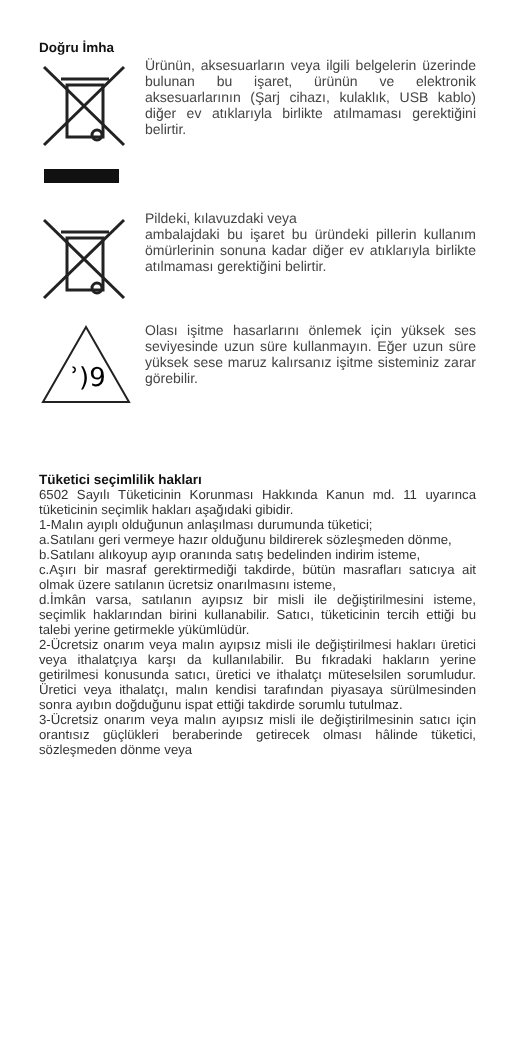Doğru İmha
Ürünün, aksesuarların veya ilgili belgelerin üzerinde bulunan bu işaret, ürünün ve elektronik aksesuarlarının (Şarj cihazı, kulaklık, USB kablo) diğer ev atıklarıyla birlikte atılmaması gerektiğini belirtir.
Pildeki, kılavuzdaki veya
ambalajdaki bu işaret bu üründeki pillerin kullanım ömürlerinin sonuna kadar diğer ev atıklarıyla birlikte atılmaması gerektiğini belirtir.
ʾ)9
Olası işitme hasarlarını önlemek için yüksek ses seviyesinde uzun süre kullanmayın. Eğer uzun süre yüksek sese maruz kalırsanız işitme sisteminiz zarar görebilir.
Tüketici seçimlilik hakları
6502 Sayılı Tüketicinin Korunması Hakkında Kanun md. 11 uyarınca tüketicinin seçimlik hakları aşağıdaki gibidir.
1-Malın ayıplı olduğunun anlaşılması durumunda tüketici;
a.Satılanı geri vermeye hazır olduğunu bildirerek sözleşmeden dönme,
b.Satılanı alıkoyup ayıp oranında satış bedelinden indirim isteme,
c.Aşırı bir masraf gerektirmediği takdirde, bütün masrafları satıcıya ait olmak üzere satılanın ücretsiz onarılmasını isteme,
d.İmkân varsa, satılanın ayıpsız bir misli ile değiştirilmesini isteme, seçimlik haklarından birini kullanabilir. Satıcı, tüketicinin tercih ettiği bu talebi yerine getirmekle yükümlüdür.
2-Ücretsiz onarım veya malın ayıpsız misli ile değiştirilmesi hakları üretici veya ithalatçıya karşı da kullanılabilir. Bu fıkradaki hakların yerine getirilmesi konusunda satıcı, üretici ve ithalatçı müteselsilen sorumludur. Üretici veya ithalatçı, malın kendisi tarafından piyasaya sürülmesinden sonra ayıbın doğduğunu ispat ettiği takdirde sorumlu tutulmaz.
3-Ücretsiz onarım veya malın ayıpsız misli ile değiştirilmesinin satıcı için orantısız güçlükleri beraberinde getirecek olması hâlinde tüketici, sözleşmeden dönme veya